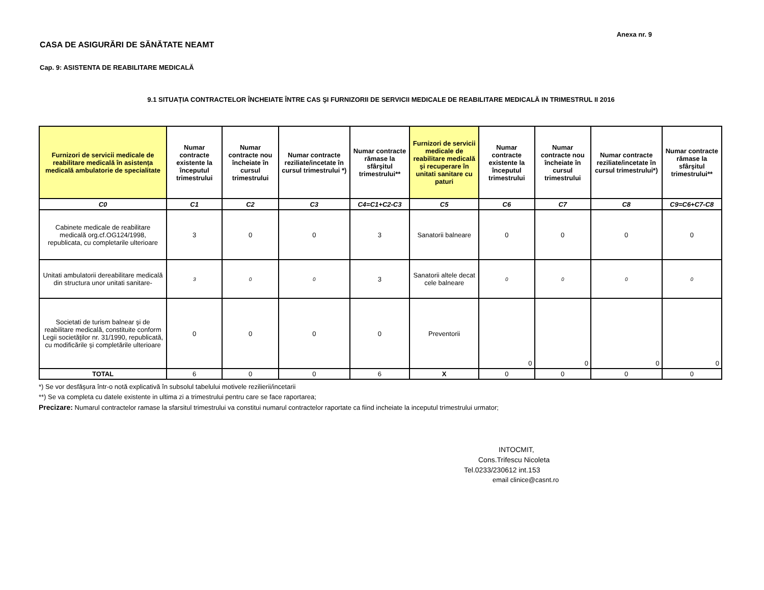Anexa nr. 9
CASA DE ASIGURĂRI DE SĂNĂTATE NEAMT
Cap. 9: ASISTENTA DE REABILITARE MEDICALĂ
9.1 SITUAȚIA CONTRACTELOR ÎNCHEIATE ÎNTRE CAS ŞI FURNIZORII DE SERVICII MEDICALE DE REABILITARE MEDICALĂ IN TRIMESTRUL II 2016
| Furnizori de servicii medicale de reabilitare medicală în asistența medicală ambulatorie de specialitate | Numar contracte existente la începutul trimestrului | Numar contracte nou încheiate în cursul trimestrului | Numar contracte reziliate/incetate în cursul trimestrului *) | Numar contracte rămase la sfârşitul trimestrului** | Furnizori de servicii medicale de reabilitare medicală şi recuperare în unitati sanitare cu paturi | Numar contracte existente la începutul trimestrului | Numar contracte nou încheiate în cursul trimestrului | Numar contracte reziliate/incetate în cursul trimestrului*) | Numar contracte rămase la sfârşitul trimestrului** |
| --- | --- | --- | --- | --- | --- | --- | --- | --- | --- |
| C0 | C1 | C2 | C3 | C4=C1+C2-C3 | C5 | C6 | C7 | C8 | C9=C6+C7-C8 |
| Cabinete medicale de reabilitare medicală org.cf.OG124/1998, republicata, cu completarile ulterioare | 3 | 0 | 0 | 3 | Sanatorii balneare | 0 | 0 | 0 | 0 |
| Unitati ambulatorii dereabilitare medicală din structura unor unitati sanitare- | 3 | 0 | 0 | 3 | Sanatorii altele decat cele balneare | 0 | 0 | 0 | 0 |
| Societati de turism balnear şi de reabilitare medicală, constituite conform Legii societăţilor nr. 31/1990, republicată, cu modificările şi completările ulterioare | 0 | 0 | 0 | 0 | Preventorii | 0 | 0 | 0 | 0 |
| TOTAL | 6 | 0 | 0 | 6 | X | 0 | 0 | 0 | 0 |
*) Se vor desfăşura într-o notă explicativă în subsolul tabelului motivele rezilierii/incetarii
**) Se va completa cu datele existente in ultima zi a trimestrului pentru care se face raportarea;
Precizare: Numarul contractelor ramase la sfarsitul trimestrului va constitui numarul contractelor raportate ca fiind incheiate la inceputul trimestrului urmator;
INTOCMIT,
Cons.Trifescu Nicoleta
Tel.0233/230612 int.153
email clinice@casnt.ro